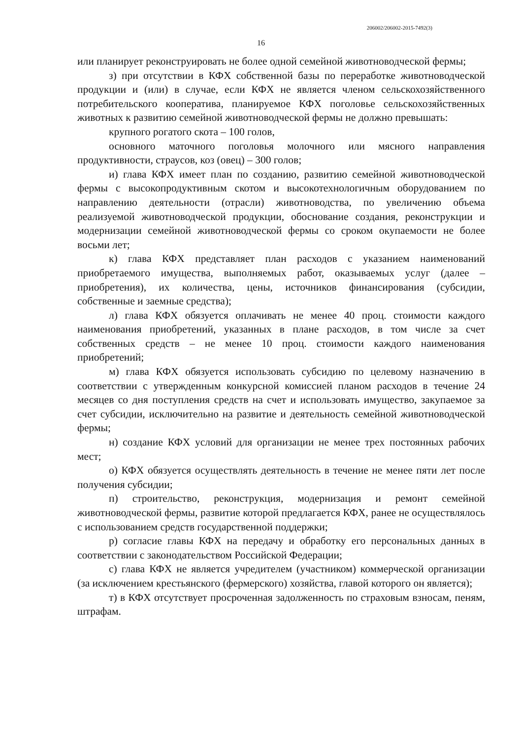206002/206002-2015-7492(3)
16
или планирует реконструировать не более одной семейной животноводческой фермы;
з) при отсутствии в КФХ собственной базы по переработке животноводческой продукции и (или) в случае, если КФХ не является членом сельскохозяйственного потребительского кооператива, планируемое КФХ поголовье сельскохозяйственных животных к развитию семейной животноводческой фермы не должно превышать:
крупного рогатого скота – 100 голов,
основного маточного поголовья молочного или мясного направления продуктивности, страусов, коз (овец) – 300 голов;
и) глава КФХ имеет план по созданию, развитию семейной животноводческой фермы с высокопродуктивным скотом и высокотехнологичным оборудованием по направлению деятельности (отрасли) животноводства, по увеличению объема реализуемой животноводческой продукции, обоснование создания, реконструкции и модернизации семейной животноводческой фермы со сроком окупаемости не более восьми лет;
к) глава КФХ представляет план расходов с указанием наименований приобретаемого имущества, выполняемых работ, оказываемых услуг (далее – приобретения), их количества, цены, источников финансирования (субсидии, собственные и заемные средства);
л) глава КФХ обязуется оплачивать не менее 40 проц. стоимости каждого наименования приобретений, указанных в плане расходов, в том числе за счет собственных средств – не менее 10 проц. стоимости каждого наименования приобретений;
м) глава КФХ обязуется использовать субсидию по целевому назначению в соответствии с утвержденным конкурсной комиссией планом расходов в течение 24 месяцев со дня поступления средств на счет и использовать имущество, закупаемое за счет субсидии, исключительно на развитие и деятельность семейной животноводческой фермы;
н) создание КФХ условий для организации не менее трех постоянных рабочих мест;
о) КФХ обязуется осуществлять деятельность в течение не менее пяти лет после получения субсидии;
п) строительство, реконструкция, модернизация и ремонт семейной животноводческой фермы, развитие которой предлагается КФХ, ранее не осуществлялось с использованием средств государственной поддержки;
р) согласие главы КФХ на передачу и обработку его персональных данных в соответствии с законодательством Российской Федерации;
с) глава КФХ не является учредителем (участником) коммерческой организации (за исключением крестьянского (фермерского) хозяйства, главой которого он является);
т) в КФХ отсутствует просроченная задолженность по страховым взносам, пеням, штрафам.